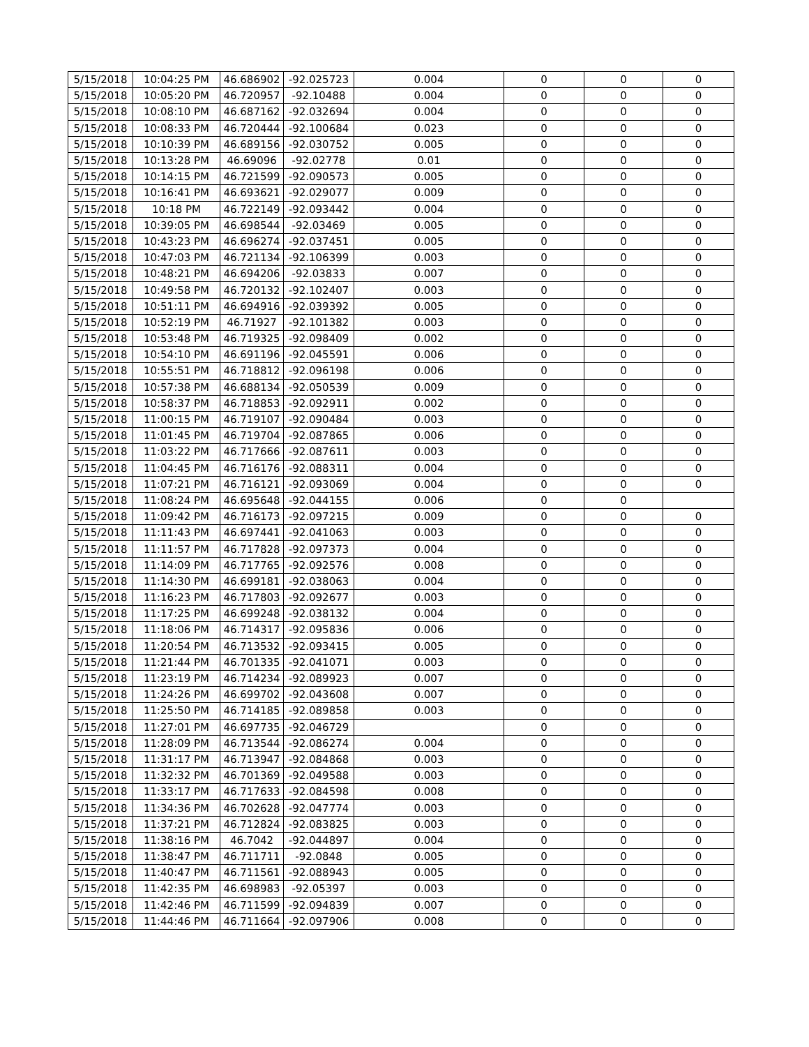| 5/15/2018 | 10:04:25 PM | 46.686902 | -92.025723 | 0.004 | 0 | 0 | 0 |
| 5/15/2018 | 10:05:20 PM | 46.720957 | -92.10488 | 0.004 | 0 | 0 | 0 |
| 5/15/2018 | 10:08:10 PM | 46.687162 | -92.032694 | 0.004 | 0 | 0 | 0 |
| 5/15/2018 | 10:08:33 PM | 46.720444 | -92.100684 | 0.023 | 0 | 0 | 0 |
| 5/15/2018 | 10:10:39 PM | 46.689156 | -92.030752 | 0.005 | 0 | 0 | 0 |
| 5/15/2018 | 10:13:28 PM | 46.69096 | -92.02778 | 0.01 | 0 | 0 | 0 |
| 5/15/2018 | 10:14:15 PM | 46.721599 | -92.090573 | 0.005 | 0 | 0 | 0 |
| 5/15/2018 | 10:16:41 PM | 46.693621 | -92.029077 | 0.009 | 0 | 0 | 0 |
| 5/15/2018 | 10:18 PM | 46.722149 | -92.093442 | 0.004 | 0 | 0 | 0 |
| 5/15/2018 | 10:39:05 PM | 46.698544 | -92.03469 | 0.005 | 0 | 0 | 0 |
| 5/15/2018 | 10:43:23 PM | 46.696274 | -92.037451 | 0.005 | 0 | 0 | 0 |
| 5/15/2018 | 10:47:03 PM | 46.721134 | -92.106399 | 0.003 | 0 | 0 | 0 |
| 5/15/2018 | 10:48:21 PM | 46.694206 | -92.03833 | 0.007 | 0 | 0 | 0 |
| 5/15/2018 | 10:49:58 PM | 46.720132 | -92.102407 | 0.003 | 0 | 0 | 0 |
| 5/15/2018 | 10:51:11 PM | 46.694916 | -92.039392 | 0.005 | 0 | 0 | 0 |
| 5/15/2018 | 10:52:19 PM | 46.71927 | -92.101382 | 0.003 | 0 | 0 | 0 |
| 5/15/2018 | 10:53:48 PM | 46.719325 | -92.098409 | 0.002 | 0 | 0 | 0 |
| 5/15/2018 | 10:54:10 PM | 46.691196 | -92.045591 | 0.006 | 0 | 0 | 0 |
| 5/15/2018 | 10:55:51 PM | 46.718812 | -92.096198 | 0.006 | 0 | 0 | 0 |
| 5/15/2018 | 10:57:38 PM | 46.688134 | -92.050539 | 0.009 | 0 | 0 | 0 |
| 5/15/2018 | 10:58:37 PM | 46.718853 | -92.092911 | 0.002 | 0 | 0 | 0 |
| 5/15/2018 | 11:00:15 PM | 46.719107 | -92.090484 | 0.003 | 0 | 0 | 0 |
| 5/15/2018 | 11:01:45 PM | 46.719704 | -92.087865 | 0.006 | 0 | 0 | 0 |
| 5/15/2018 | 11:03:22 PM | 46.717666 | -92.087611 | 0.003 | 0 | 0 | 0 |
| 5/15/2018 | 11:04:45 PM | 46.716176 | -92.088311 | 0.004 | 0 | 0 | 0 |
| 5/15/2018 | 11:07:21 PM | 46.716121 | -92.093069 | 0.004 | 0 | 0 | 0 |
| 5/15/2018 | 11:08:24 PM | 46.695648 | -92.044155 | 0.006 | 0 | 0 | |
| 5/15/2018 | 11:09:42 PM | 46.716173 | -92.097215 | 0.009 | 0 | 0 | 0 |
| 5/15/2018 | 11:11:43 PM | 46.697441 | -92.041063 | 0.003 | 0 | 0 | 0 |
| 5/15/2018 | 11:11:57 PM | 46.717828 | -92.097373 | 0.004 | 0 | 0 | 0 |
| 5/15/2018 | 11:14:09 PM | 46.717765 | -92.092576 | 0.008 | 0 | 0 | 0 |
| 5/15/2018 | 11:14:30 PM | 46.699181 | -92.038063 | 0.004 | 0 | 0 | 0 |
| 5/15/2018 | 11:16:23 PM | 46.717803 | -92.092677 | 0.003 | 0 | 0 | 0 |
| 5/15/2018 | 11:17:25 PM | 46.699248 | -92.038132 | 0.004 | 0 | 0 | 0 |
| 5/15/2018 | 11:18:06 PM | 46.714317 | -92.095836 | 0.006 | 0 | 0 | 0 |
| 5/15/2018 | 11:20:54 PM | 46.713532 | -92.093415 | 0.005 | 0 | 0 | 0 |
| 5/15/2018 | 11:21:44 PM | 46.701335 | -92.041071 | 0.003 | 0 | 0 | 0 |
| 5/15/2018 | 11:23:19 PM | 46.714234 | -92.089923 | 0.007 | 0 | 0 | 0 |
| 5/15/2018 | 11:24:26 PM | 46.699702 | -92.043608 | 0.007 | 0 | 0 | 0 |
| 5/15/2018 | 11:25:50 PM | 46.714185 | -92.089858 | 0.003 | 0 | 0 | 0 |
| 5/15/2018 | 11:27:01 PM | 46.697735 | -92.046729 | | 0 | 0 | 0 |
| 5/15/2018 | 11:28:09 PM | 46.713544 | -92.086274 | 0.004 | 0 | 0 | 0 |
| 5/15/2018 | 11:31:17 PM | 46.713947 | -92.084868 | 0.003 | 0 | 0 | 0 |
| 5/15/2018 | 11:32:32 PM | 46.701369 | -92.049588 | 0.003 | 0 | 0 | 0 |
| 5/15/2018 | 11:33:17 PM | 46.717633 | -92.084598 | 0.008 | 0 | 0 | 0 |
| 5/15/2018 | 11:34:36 PM | 46.702628 | -92.047774 | 0.003 | 0 | 0 | 0 |
| 5/15/2018 | 11:37:21 PM | 46.712824 | -92.083825 | 0.003 | 0 | 0 | 0 |
| 5/15/2018 | 11:38:16 PM | 46.7042 | -92.044897 | 0.004 | 0 | 0 | 0 |
| 5/15/2018 | 11:38:47 PM | 46.711711 | -92.0848 | 0.005 | 0 | 0 | 0 |
| 5/15/2018 | 11:40:47 PM | 46.711561 | -92.088943 | 0.005 | 0 | 0 | 0 |
| 5/15/2018 | 11:42:35 PM | 46.698983 | -92.05397 | 0.003 | 0 | 0 | 0 |
| 5/15/2018 | 11:42:46 PM | 46.711599 | -92.094839 | 0.007 | 0 | 0 | 0 |
| 5/15/2018 | 11:44:46 PM | 46.711664 | -92.097906 | 0.008 | 0 | 0 | 0 |